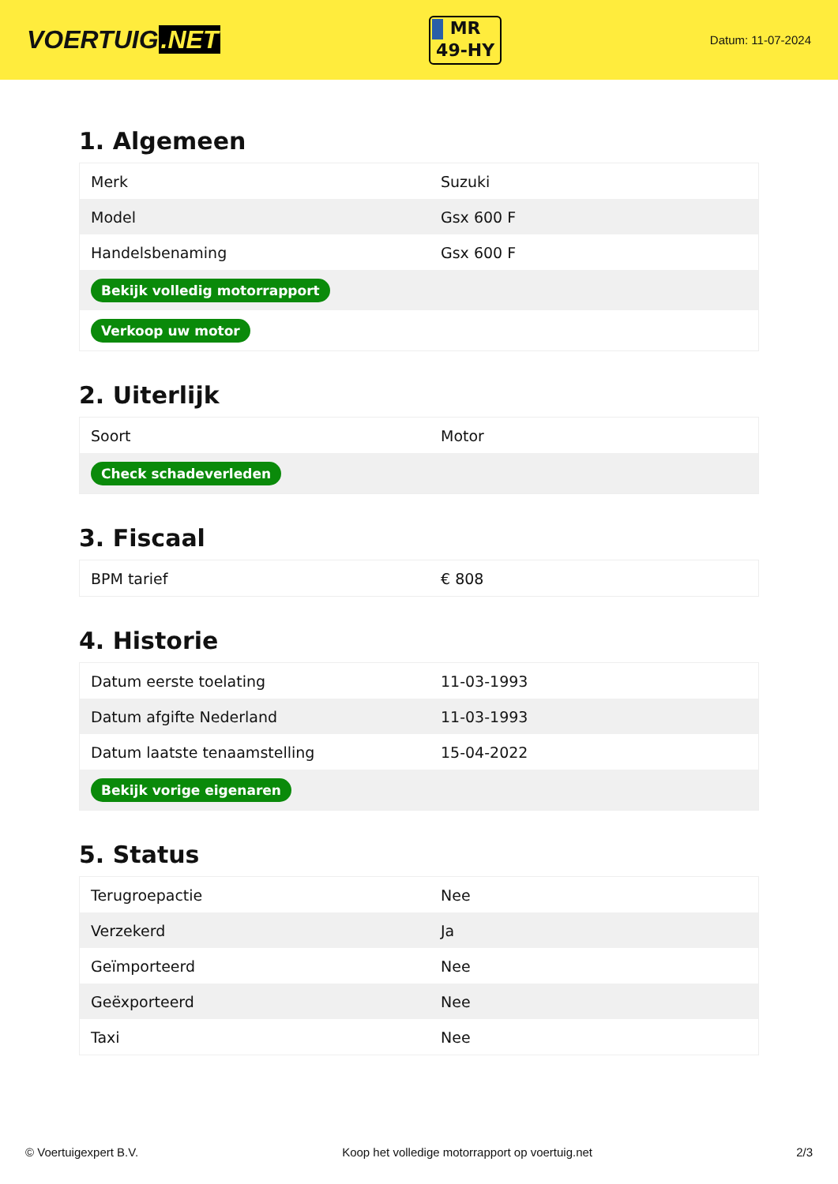VOERTUIG.NET
MR
49-HY
Datum: 11-07-2024
1. Algemeen
| Merk | Suzuki |
| Model | Gsx 600 F |
| Handelsbenaming | Gsx 600 F |
| Bekijk volledig motorrapport | |
| Verkoop uw motor | |
2. Uiterlijk
| Soort | Motor |
| Check schadeverleden | |
3. Fiscaal
| BPM tarief | € 808 |
4. Historie
| Datum eerste toelating | 11-03-1993 |
| Datum afgifte Nederland | 11-03-1993 |
| Datum laatste tenaamstelling | 15-04-2022 |
| Bekijk vorige eigenaren | |
5. Status
| Terugroepactie | Nee |
| Verzekerd | Ja |
| Geïmporteerd | Nee |
| Geëxporteerd | Nee |
| Taxi | Nee |
© Voertuigexpert B.V. Koop het volledige motorrapport op voertuig.net 2/3